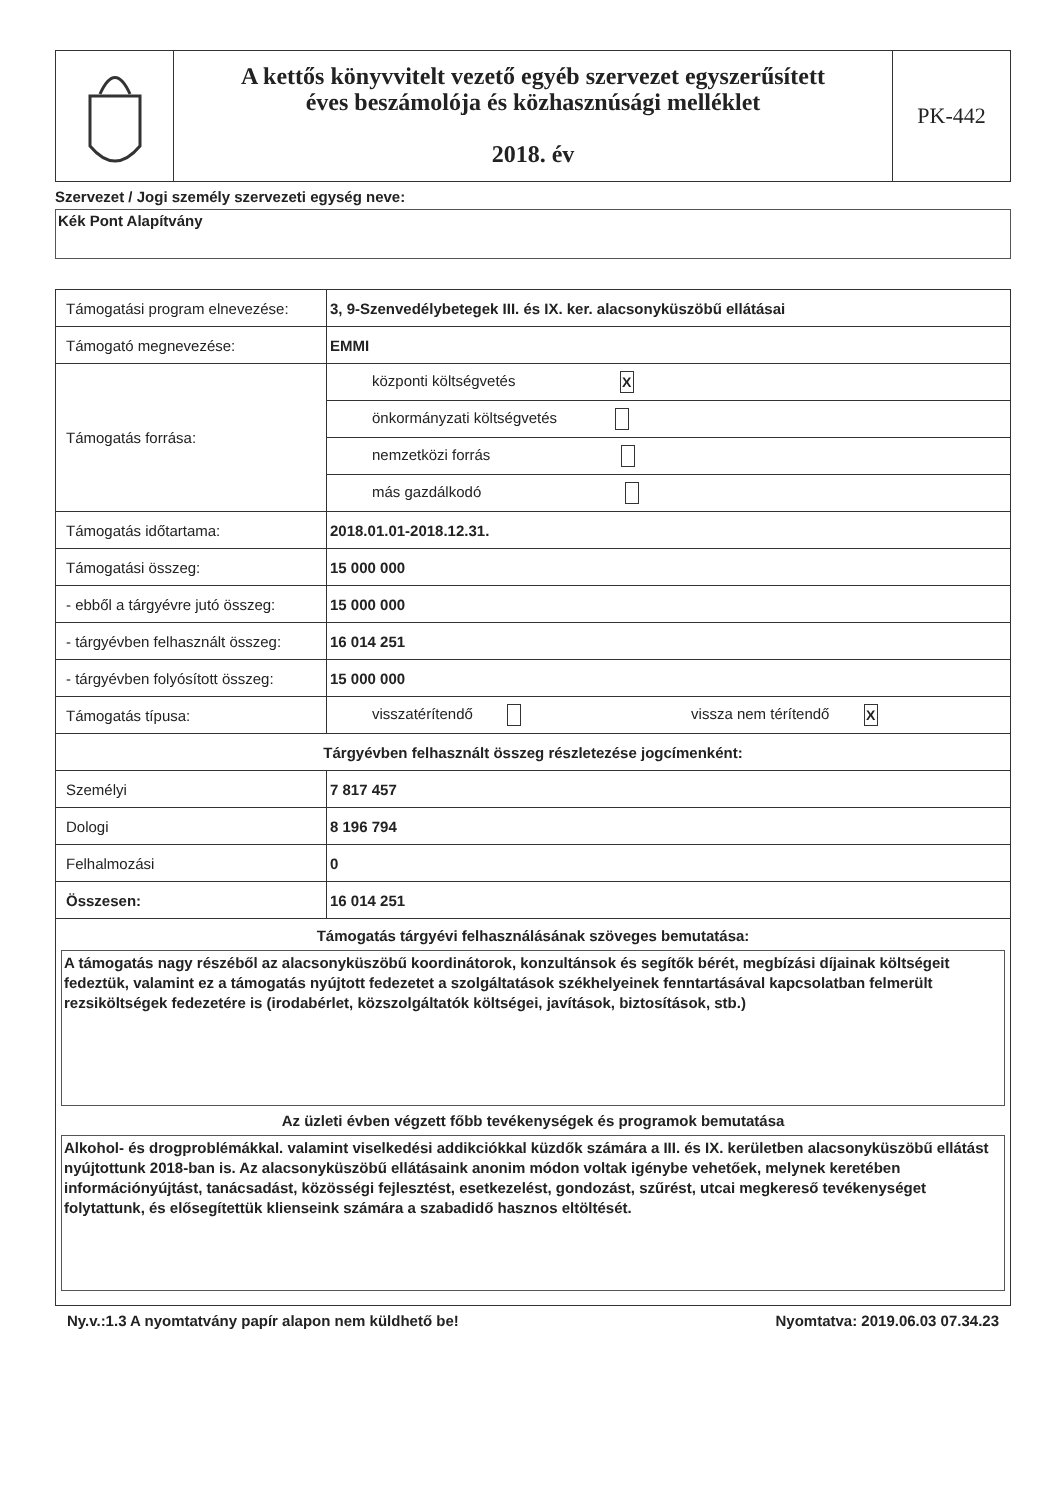A kettős könyvvitelt vezető egyéb szervezet egyszerűsített
éves beszámolója és közhasznúsági melléklet
2018. év
PK-442
Szervezet / Jogi személy szervezeti egység neve:
Kék Pont Alapítvány
| Támogatási program elnevezése: | 3, 9-Szenvedélybetegek III. és IX. ker. alacsonyküszöbű ellátásai |
| Támogató megnevezése: | EMMI |
| Támogatás forrása: | központi költségvetés X |
| | önkormányzati költségvetés |
| | nemzetközi forrás |
| | más gazdálkodó |
| Támogatás időtartama: | 2018.01.01-2018.12.31. |
| Támogatási összeg: | 15 000 000 |
| - ebből a tárgyévre jutó összeg: | 15 000 000 |
| - tárgyévben felhasznált összeg: | 16 014 251 |
| - tárgyévben folyósított összeg: | 15 000 000 |
| Támogatás típusa: | visszatérítendő vissza nem térítendő X |
| Tárgyévben felhasznált összeg részletezése jogcímenként: | |
| Személyi | 7 817 457 |
| Dologi | 8 196 794 |
| Felhalmozási | 0 |
| Összesen: | 16 014 251 |
| Támogatás tárgyévi felhasználásának szöveges bemutatása: A támogatás nagy részéből az alacsonyküszöbű koordinátorok, konzultánsok és segítők bérét, megbízási díjainak költségeit fedeztük, valamint ez a támogatás nyújtott fedezetet a szolgáltatások székhelyeinek fenntartásával kapcsolatban felmerült rezsiköltségek fedezetére is (irodabérlet, közszolgáltatók költségei, javítások, biztosítások, stb.) Az üzleti évben végzett főbb tevékenységek és programok bemutatása Alkohol- és drogproblémákkal. valamint viselkedési addikciókkal küzdők számára a III. és IX. kerületben alacsonyküszöbű ellátást nyújtottunk 2018-ban is. Az alacsonyküszöbű ellátásaink anonim módon voltak igénybe vehetőek, melynek keretében információnyújtást, tanácsadást, közösségi fejlesztést, esetkezelést, gondozást, szűrést, utcai megkereső tevékenységet folytattunk, és elősegítettük klienseink számára a szabadidő hasznos eltöltését. | |
Ny.v.:1.3 A nyomtatvány papír alapon nem küldhető be! Nyomtatva: 2019.06.03 07.34.23